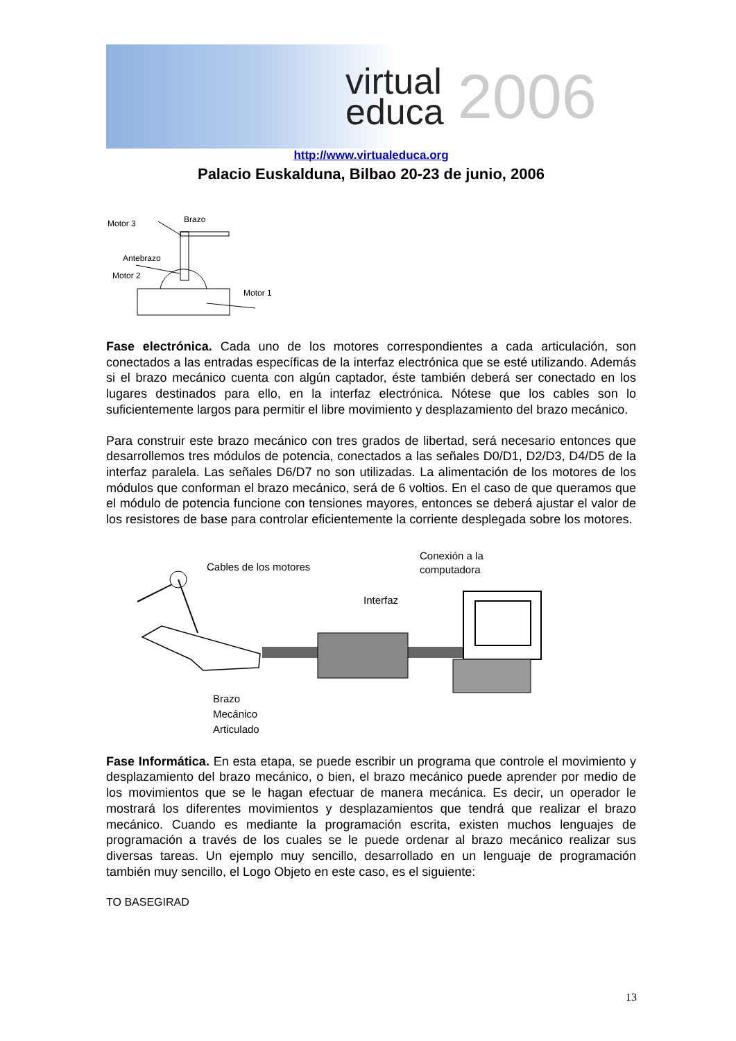virtual
educa
2006
http://www.virtualeduca.org
Palacio Euskalduna, Bilbao 20-23 de junio, 2006
Motor 3
Brazo
Antebrazo
Motor 2
Motor 1
Fase electrónica. Cada uno de los motores correspondientes a cada articulación, son conectados a las entradas específicas de la interfaz electrónica que se esté utilizando. Además si el brazo mecánico cuenta con algún captador, éste también deberá ser conectado en los lugares destinados para ello, en la interfaz electrónica. Nótese que los cables son lo suficientemente largos para permitir el libre movimiento y desplazamiento del brazo mecánico.
Para construir este brazo mecánico con tres grados de libertad, será necesario entonces que desarrollemos tres módulos de potencia, conectados a las señales D0/D1, D2/D3, D4/D5 de la interfaz paralela. Las señales D6/D7 no son utilizadas. La alimentación de los motores de los módulos que conforman el brazo mecánico, será de 6 voltios. En el caso de que queramos que el módulo de potencia funcione con tensiones mayores, entonces se deberá ajustar el valor de los resistores de base para controlar eficientemente la corriente desplegada sobre los motores.
Cables de los motores
Conexión a la
computadora
Interfaz
Brazo
Mecánico
Articulado
Fase Informática. En esta etapa, se puede escribir un programa que controle el movimiento y desplazamiento del brazo mecánico, o bien, el brazo mecánico puede aprender por medio de los movimientos que se le hagan efectuar de manera mecánica. Es decir, un operador le mostrará los diferentes movimientos y desplazamientos que tendrá que realizar el brazo mecánico. Cuando es mediante la programación escrita, existen muchos lenguajes de programación a través de los cuales se le puede ordenar al brazo mecánico realizar sus diversas tareas. Un ejemplo muy sencillo, desarrollado en un lenguaje de programación también muy sencillo, el Logo Objeto en este caso, es el siguiente:
TO BASEGIRAD
13